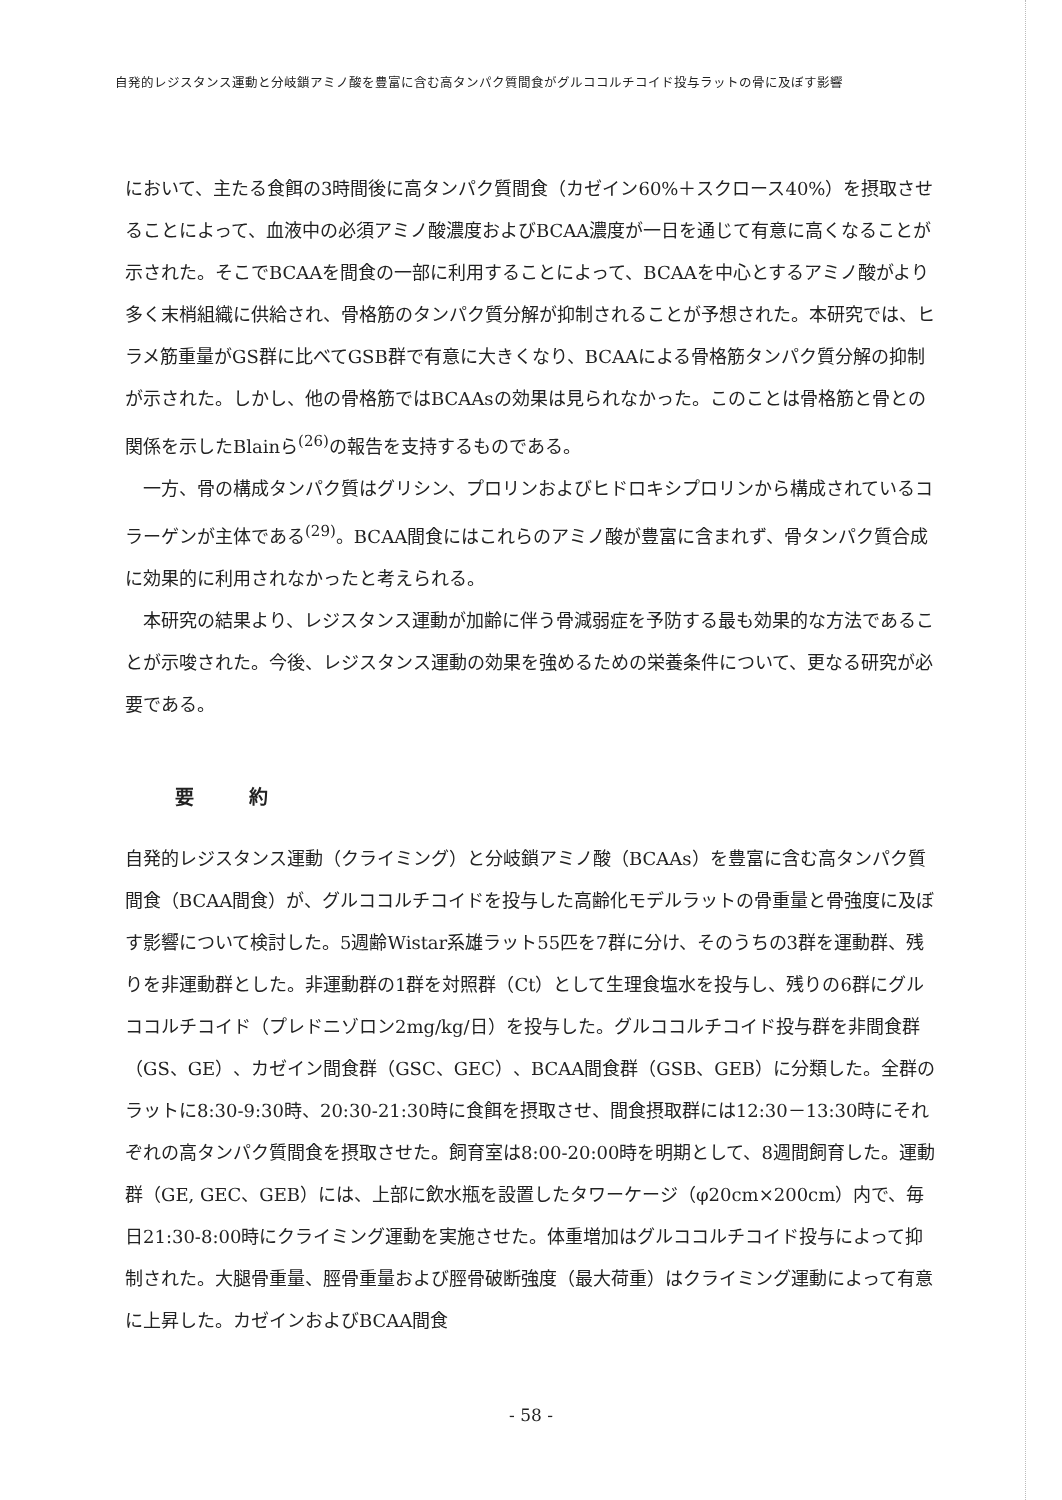自発的レジスタンス運動と分岐鎖アミノ酸を豊富に含む高タンパク質間食がグルココルチコイド投与ラットの骨に及ぼす影響
において、主たる食餌の3時間後に高タンパク質間食（カゼイン60%＋スクロース40%）を摂取させることによって、血液中の必須アミノ酸濃度およびBCAA濃度が一日を通じて有意に高くなることが示された。そこでBCAAを間食の一部に利用することによって、BCAAを中心とするアミノ酸がより多く末梢組織に供給され、骨格筋のタンパク質分解が抑制されることが予想された。本研究では、ヒラメ筋重量がGS群に比べてGSB群で有意に大きくなり、BCAAによる骨格筋タンパク質分解の抑制が示された。しかし、他の骨格筋ではBCAAsの効果は見られなかった。このことは骨格筋と骨との関係を示したBlainら<sup>(26)</sup>の報告を支持するものである。
一方、骨の構成タンパク質はグリシン、プロリンおよびヒドロキシプロリンから構成されているコラーゲンが主体である<sup>(29)</sup>。BCAA間食にはこれらのアミノ酸が豊富に含まれず、骨タンパク質合成に効果的に利用されなかったと考えられる。
本研究の結果より、レジスタンス運動が加齢に伴う骨減弱症を予防する最も効果的な方法であることが示唆された。今後、レジスタンス運動の効果を強めるための栄養条件について、更なる研究が必要である。
要 約
自発的レジスタンス運動（クライミング）と分岐鎖アミノ酸（BCAAs）を豊富に含む高タンパク質間食（BCAA間食）が、グルココルチコイドを投与した高齢化モデルラットの骨重量と骨強度に及ぼす影響について検討した。5週齢Wistar系雄ラット55匹を7群に分け、そのうちの3群を運動群、残りを非運動群とした。非運動群の1群を対照群（Ct）として生理食塩水を投与し、残りの6群にグルココルチコイド（プレドニゾロン2mg/kg/日）を投与した。グルココルチコイド投与群を非間食群（GS、GE）、カゼイン間食群（GSC、GEC）、BCAA間食群（GSB、GEB）に分類した。全群のラットに8:30-9:30時、20:30-21:30時に食餌を摂取させ、間食摂取群には12:30－13:30時にそれぞれの高タンパク質間食を摂取させた。飼育室は8:00-20:00時を明期として、8週間飼育した。運動群（GE, GEC、GEB）には、上部に飲水瓶を設置したタワーケージ（φ20cm×200cm）内で、毎日21:30-8:00時にクライミング運動を実施させた。体重増加はグルココルチコイド投与によって抑制された。大腿骨重量、脛骨重量および脛骨破断強度（最大荷重）はクライミング運動によって有意に上昇した。カゼインおよびBCAA間食
- 58 -